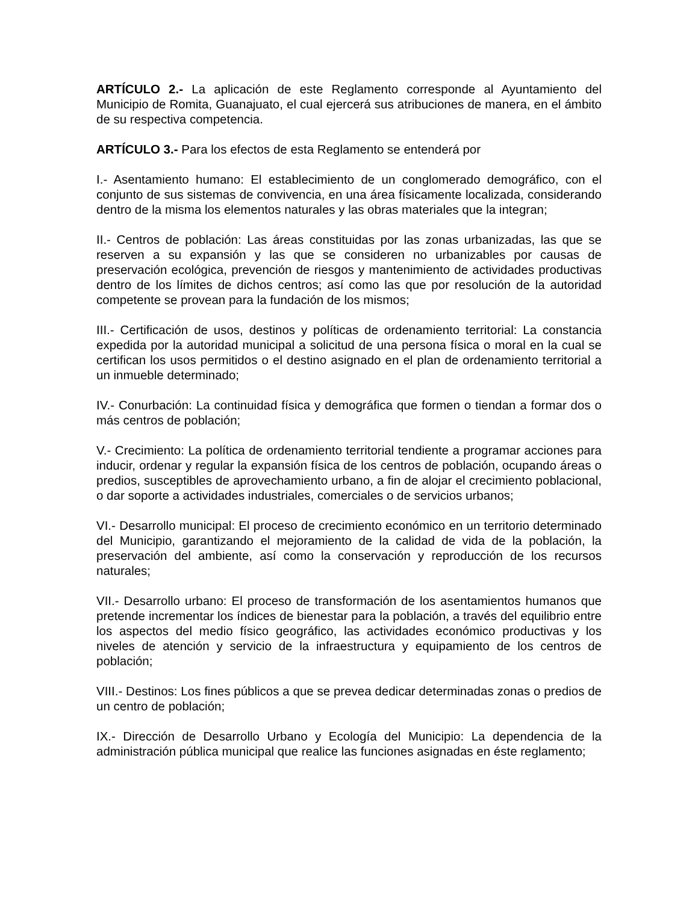ARTÍCULO 2.- La aplicación de este Reglamento corresponde al Ayuntamiento del Municipio de Romita, Guanajuato, el cual ejercerá sus atribuciones de manera, en el ámbito de su respectiva competencia.
ARTÍCULO 3.- Para los efectos de esta Reglamento se entenderá por
I.- Asentamiento humano: El establecimiento de un conglomerado demográfico, con el conjunto de sus sistemas de convivencia, en una área físicamente localizada, considerando dentro de la misma los elementos naturales y las obras materiales que la integran;
II.- Centros de población: Las áreas constituidas por las zonas urbanizadas, las que se reserven a su expansión y las que se consideren no urbanizables por causas de preservación ecológica, prevención de riesgos y mantenimiento de actividades productivas dentro de los límites de dichos centros; así como las que por resolución de la autoridad competente se provean para la fundación de los mismos;
III.- Certificación de usos, destinos y políticas de ordenamiento territorial: La constancia expedida por la autoridad municipal a solicitud de una persona física o moral en la cual se certifican los usos permitidos o el destino asignado en el plan de ordenamiento territorial a un inmueble determinado;
IV.- Conurbación: La continuidad física y demográfica que formen o tiendan a formar dos o más centros de población;
V.- Crecimiento: La política de ordenamiento territorial tendiente a programar acciones para inducir, ordenar y regular la expansión física de los centros de población, ocupando áreas o predios, susceptibles de aprovechamiento urbano, a fin de alojar el crecimiento poblacional, o dar soporte a actividades industriales, comerciales o de servicios urbanos;
VI.- Desarrollo municipal: El proceso de crecimiento económico en un territorio determinado del Municipio, garantizando el mejoramiento de la calidad de vida de la población, la preservación del ambiente, así como la conservación y reproducción de los recursos naturales;
VII.- Desarrollo urbano: El proceso de transformación de los asentamientos humanos que pretende incrementar los índices de bienestar para la población, a través del equilibrio entre los aspectos del medio físico geográfico, las actividades económico productivas y los niveles de atención y servicio de la infraestructura y equipamiento de los centros de población;
VIII.- Destinos: Los fines públicos a que se prevea dedicar determinadas zonas o predios de un centro de población;
IX.- Dirección de Desarrollo Urbano y Ecología del Municipio: La dependencia de la administración pública municipal que realice las funciones asignadas en éste reglamento;